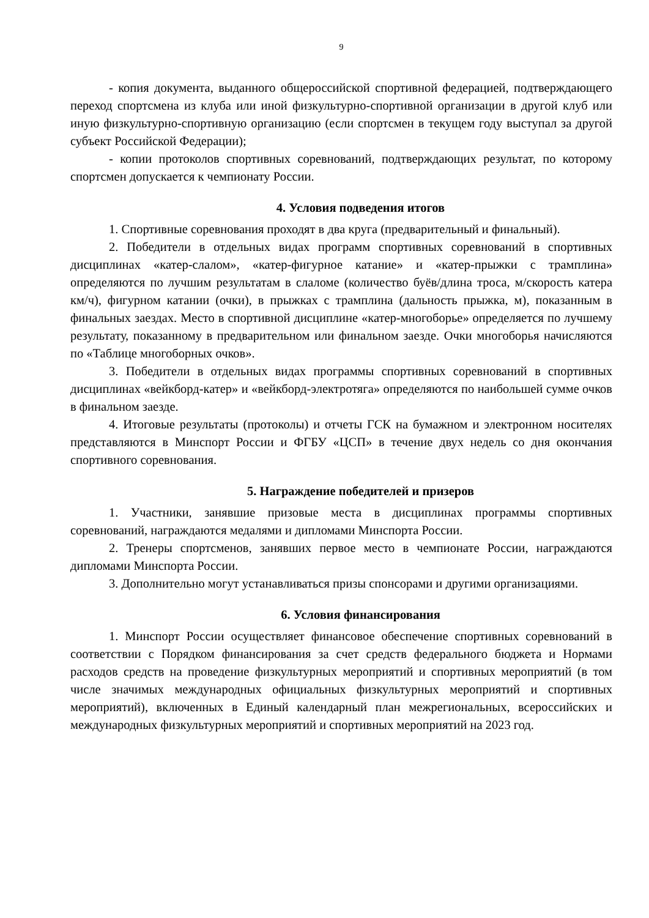9
- копия документа, выданного общероссийской спортивной федерацией, подтверждающего переход спортсмена из клуба или иной физкультурно-спортивной организации в другой клуб или иную физкультурно-спортивную организацию (если спортсмен в текущем году выступал за другой субъект Российской Федерации);
- копии протоколов спортивных соревнований, подтверждающих результат, по которому спортсмен допускается к чемпионату России.
4. Условия подведения итогов
1. Спортивные соревнования проходят в два круга (предварительный и финальный).
2. Победители в отдельных видах программ спортивных соревнований в спортивных дисциплинах «катер-слалом», «катер-фигурное катание» и «катер-прыжки с трамплина» определяются по лучшим результатам в слаломе (количество буёв/длина троса, м/скорость катера км/ч), фигурном катании (очки), в прыжках с трамплина (дальность прыжка, м), показанным в финальных заездах. Место в спортивной дисциплине «катер-многоборье» определяется по лучшему результату, показанному в предварительном или финальном заезде. Очки многоборья начисляются по «Таблице многоборных очков».
3. Победители в отдельных видах программы спортивных соревнований в спортивных дисциплинах «вейкборд-катер» и «вейкборд-электротяга» определяются по наибольшей сумме очков в финальном заезде.
4. Итоговые результаты (протоколы) и отчеты ГСК на бумажном и электронном носителях представляются в Минспорт России и ФГБУ «ЦСП» в течение двух недель со дня окончания спортивного соревнования.
5. Награждение победителей и призеров
1. Участники, занявшие призовые места в дисциплинах программы спортивных соревнований, награждаются медалями и дипломами Минспорта России.
2. Тренеры спортсменов, занявших первое место в чемпионате России, награждаются дипломами Минспорта России.
3. Дополнительно могут устанавливаться призы спонсорами и другими организациями.
6. Условия финансирования
1. Минспорт России осуществляет финансовое обеспечение спортивных соревнований в соответствии с Порядком финансирования за счет средств федерального бюджета и Нормами расходов средств на проведение физкультурных мероприятий и спортивных мероприятий (в том числе значимых международных официальных физкультурных мероприятий и спортивных мероприятий), включенных в Единый календарный план межрегиональных, всероссийских и международных физкультурных мероприятий и спортивных мероприятий на 2023 год.